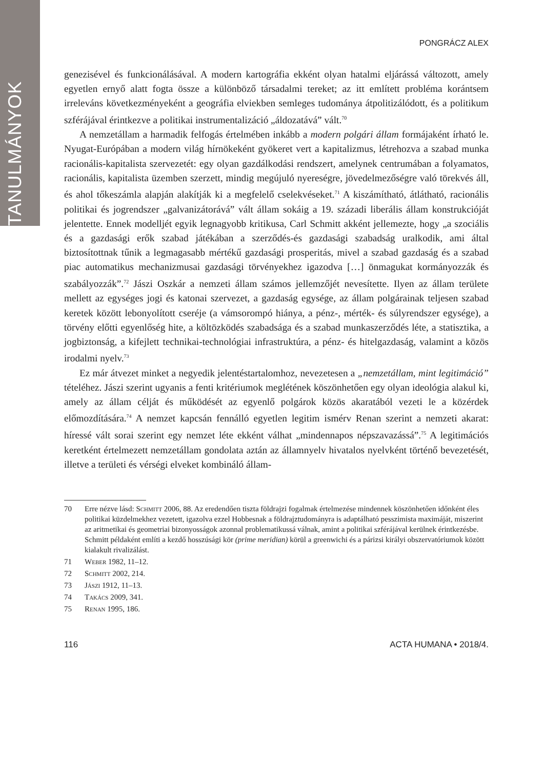TANULMÁNYOK
PONGRÁCZ ALEX
genezisével és funkcionálásával. A modern kartográfia ekként olyan hatalmi eljárássá változott, amely egyetlen ernyő alatt fogta össze a különböző társadalmi tereket; az itt említett probléma korántsem irreleváns következményeként a geográfia elviekben semleges tudománya átpolitizálódott, és a politikum szférájával érintkezve a politikai instrumentalizáció „áldozatává” vált.<sup>70</sup>
A nemzetállam a harmadik felfogás értelmében inkább a modern polgári állam formájaként írható le. Nyugat-Európában a modern világ hírnökeként gyökeret vert a kapitalizmus, létrehozva a szabad munka racionális-kapitalista szervezetét: egy olyan gazdálkodási rendszert, amelynek centrumában a folyamatos, racionális, kapitalista üzemben szerzett, mindig megújuló nyereségre, jövedelmezőségre való törekvés áll, és ahol tőkeszámla alapján alakítják ki a megfelelő cselekvéseket.<sup>71</sup> A kiszámítható, átlátható, racionális politikai és jogrendszer „galvanizátorává” vált állam sokáig a 19. századi liberális állam konstrukcióját jelentette. Ennek modelljét egyik legnagyobb kritikusa, Carl Schmitt akként jellemezte, hogy „a szociális és a gazdasági erők szabad játékában a szerződés-és gazdasági szabadság uralkodik, ami által biztosítottnak tűnik a legmagasabb mértékű gazdasági prosperitás, mivel a szabad gazdaság és a szabad piac automatikus mechanizmusai gazdasági törvényekhez igazodva […] önmagukat kormányozzák és szabályozzák”.<sup>72</sup> Jászi Oszkár a nemzeti állam számos jellemzőjét nevesítette. Ilyen az állam területe mellett az egységes jogi és katonai szervezet, a gazdaság egysége, az állam polgárainak teljesen szabad keretek között lebonyolított cseréje (a vámsorompó hiánya, a pénz-, mérték- és súlyrendszer egysége), a törvény előtti egyenlőség hite, a költözködés szabadsága és a szabad munkaszerződés léte, a statisztika, a jogbiztonság, a kifejlett technikai-technológiai infrastruktúra, a pénz- és hitelgazdaság, valamint a közös irodalmi nyelv.<sup>73</sup>
Ez már átvezet minket a negyedik jelentéstartalomhoz, nevezetesen a „nemzetállam, mint legitimáció” tételéhez. Jászi szerint ugyanis a fenti kritériumok meglétének köszönhetően egy olyan ideológia alakul ki, amely az állam célját és működését az egyenlő polgárok közös akaratából vezeti le a közérdek előmozdítására.<sup>74</sup> A nemzet kapcsán fennálló egyetlen legitim ismérv Renan szerint a nemzeti akarat: híressé vált sorai szerint egy nemzet léte ekként válhat „mindennapos népszavazássá”.<sup>75</sup> A legitimációs keretként értelmezett nemzetállam gondolata aztán az államnyelv hivatalos nyelvként történő bevezetését, illetve a területi és vérségi elveket kombináló állam-
70 Erre nézve lásd: Schmitt 2006, 88. Az eredendően tiszta földrajzi fogalmak értelmezése mindennek köszönhetően időnként éles politikai küzdelmekhez vezetett, igazolva ezzel Hobbesnak a földrajztudományra is adaptálható pesszimista maximáját, miszerint az aritmetikai és geometriai bizonyosságok azonnal problematikussá válnak, amint a politikai szférájával kerülnek érintkezésbe. Schmitt példaként említi a kezdő hosszúsági kör (prime meridian) körül a greenwichi és a párizsi királyi obszervatóriumok között kialakult rivalizálást.
71 Weber 1982, 11–12.
72 Schmitt 2002, 214.
73 Jászi 1912, 11–13.
74 Takács 2009, 341.
75 Renan 1995, 186.
116 ACTA HUMANA • 2018/4.